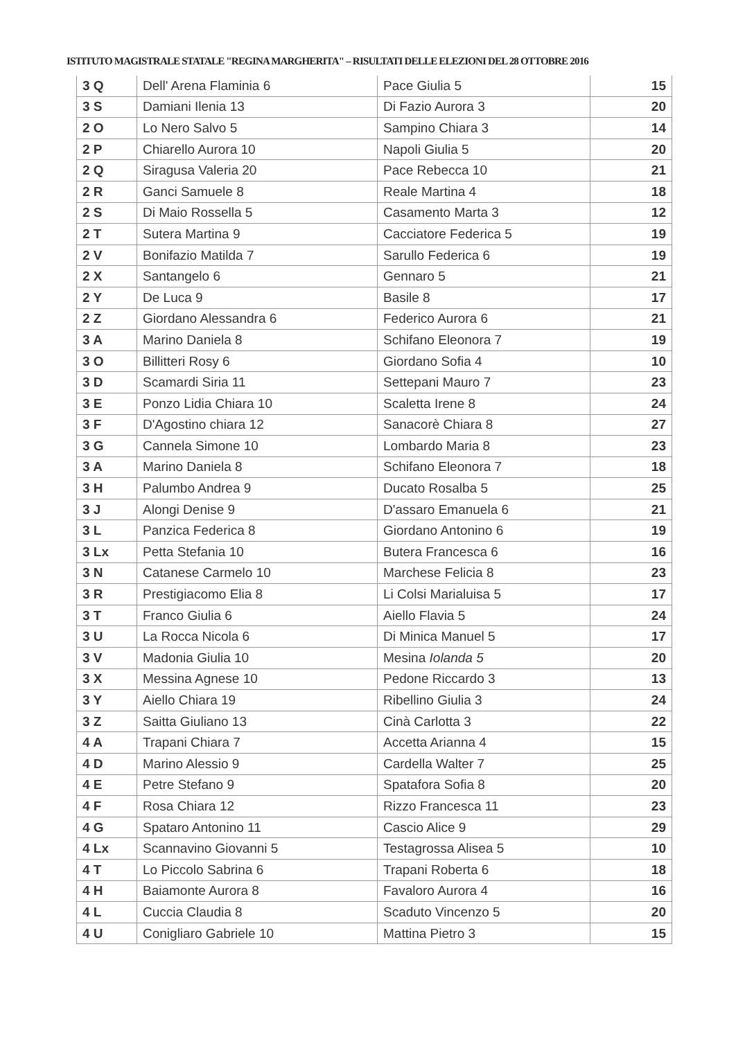ISTITUTO MAGISTRALE STATALE "REGINA MARGHERITA" – RISULTATI DELLE ELEZIONI DEL 28 OTTOBRE 2016
| 3 Q | Dell' Arena Flaminia 6 | Pace Giulia 5 | 15 |
| 3 S | Damiani Ilenia 13 | Di Fazio Aurora 3 | 20 |
| 2 O | Lo Nero Salvo 5 | Sampino Chiara 3 | 14 |
| 2 P | Chiarello Aurora 10 | Napoli Giulia 5 | 20 |
| 2 Q | Siragusa Valeria 20 | Pace Rebecca 10 | 21 |
| 2 R | Ganci Samuele 8 | Reale Martina 4 | 18 |
| 2 S | Di Maio Rossella 5 | Casamento Marta 3 | 12 |
| 2 T | Sutera Martina 9 | Cacciatore Federica 5 | 19 |
| 2 V | Bonifazio Matilda 7 | Sarullo Federica 6 | 19 |
| 2 X | Santangelo 6 | Gennaro 5 | 21 |
| 2 Y | De Luca 9 | Basile 8 | 17 |
| 2 Z | Giordano Alessandra 6 | Federico Aurora 6 | 21 |
| 3 A | Marino Daniela 8 | Schifano Eleonora 7 | 19 |
| 3 O | Billitteri Rosy 6 | Giordano Sofia 4 | 10 |
| 3 D | Scamardi Siria 11 | Settepani Mauro 7 | 23 |
| 3 E | Ponzo Lidia Chiara 10 | Scaletta Irene 8 | 24 |
| 3 F | D'Agostino chiara 12 | Sanacorè Chiara 8 | 27 |
| 3 G | Cannela Simone 10 | Lombardo Maria 8 | 23 |
| 3 A | Marino Daniela 8 | Schifano Eleonora 7 | 18 |
| 3 H | Palumbo Andrea 9 | Ducato Rosalba 5 | 25 |
| 3 J | Alongi Denise 9 | D'assaro Emanuela 6 | 21 |
| 3 L | Panzica Federica 8 | Giordano Antonino 6 | 19 |
| 3 Lx | Petta Stefania 10 | Butera Francesca 6 | 16 |
| 3 N | Catanese Carmelo 10 | Marchese Felicia 8 | 23 |
| 3 R | Prestigiacomo Elia 8 | Li Colsi Marialuisa 5 | 17 |
| 3 T | Franco Giulia 6 | Aiello Flavia 5 | 24 |
| 3 U | La Rocca Nicola 6 | Di Minica Manuel 5 | 17 |
| 3 V | Madonia Giulia 10 | Mesina Iolanda 5 | 20 |
| 3 X | Messina Agnese 10 | Pedone Riccardo 3 | 13 |
| 3 Y | Aiello Chiara 19 | Ribellino Giulia 3 | 24 |
| 3 Z | Saitta Giuliano 13 | Cinà Carlotta 3 | 22 |
| 4 A | Trapani Chiara 7 | Accetta Arianna 4 | 15 |
| 4 D | Marino Alessio 9 | Cardella Walter 7 | 25 |
| 4 E | Petre Stefano 9 | Spatafora Sofia 8 | 20 |
| 4 F | Rosa Chiara 12 | Rizzo Francesca 11 | 23 |
| 4 G | Spataro Antonino 11 | Cascio Alice 9 | 29 |
| 4 Lx | Scannavino Giovanni 5 | Testagrossa Alisea 5 | 10 |
| 4 T | Lo Piccolo Sabrina 6 | Trapani Roberta 6 | 18 |
| 4 H | Baiamonte Aurora 8 | Favaloro Aurora 4 | 16 |
| 4 L | Cuccia Claudia 8 | Scaduto Vincenzo 5 | 20 |
| 4 U | Conigliaro Gabriele 10 | Mattina Pietro 3 | 15 |